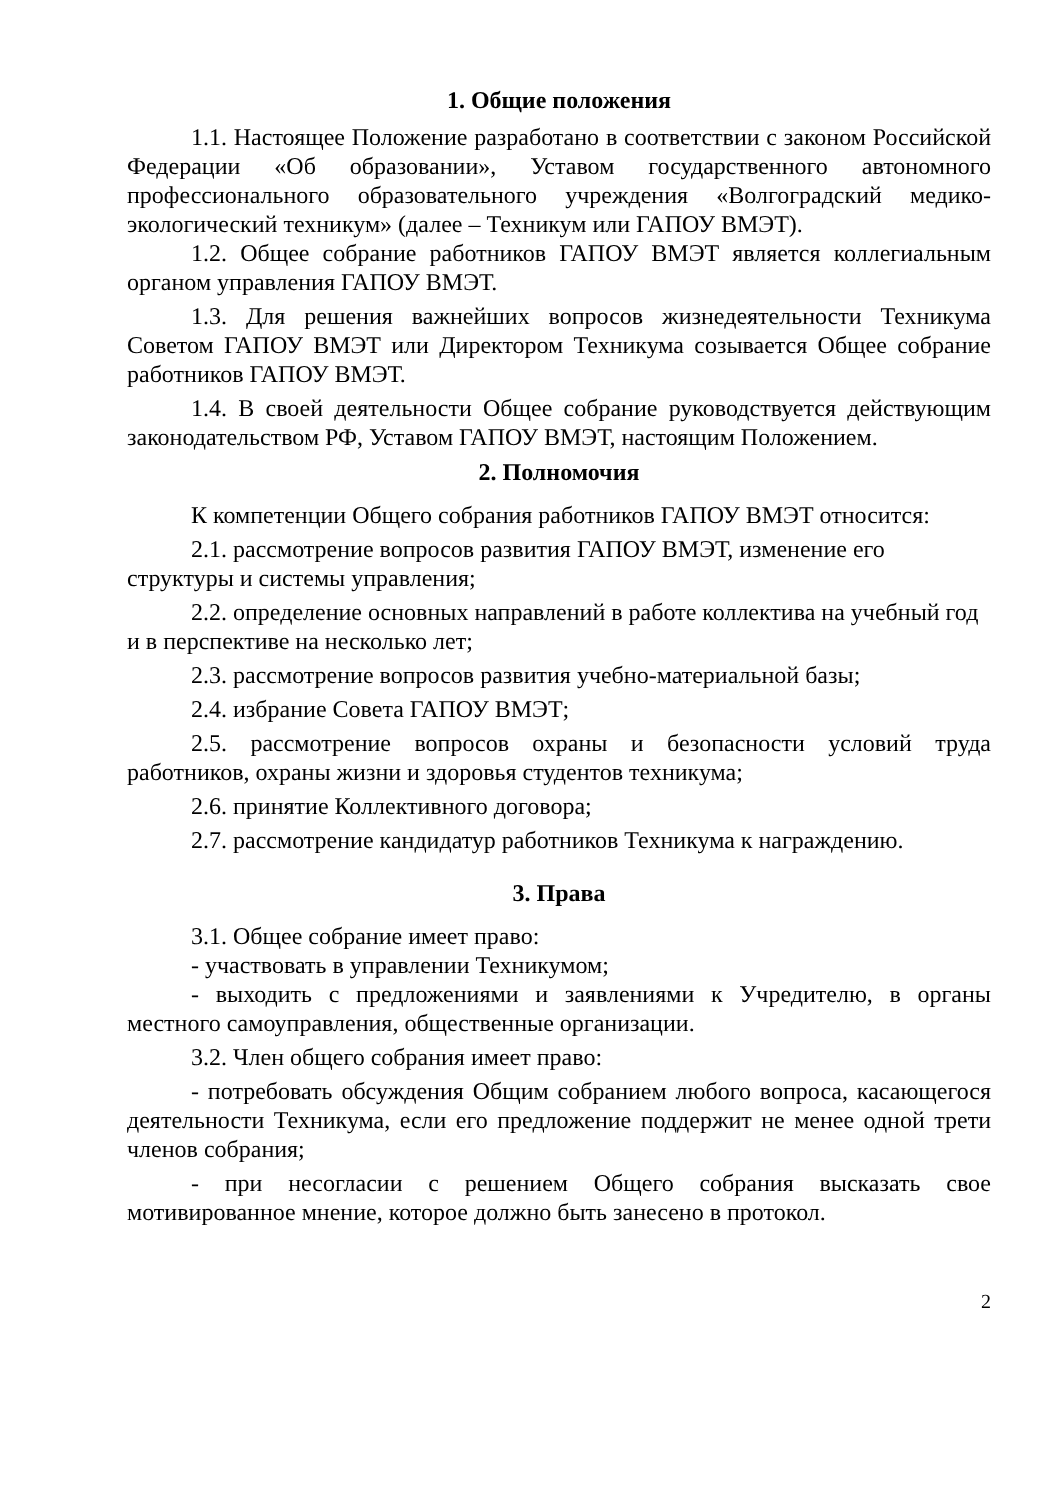1. Общие положения
1.1. Настоящее Положение разработано в соответствии с законом Российской Федерации «Об образовании», Уставом государственного автономного профессионального образовательного учреждения «Волгоградский медико-экологический техникум» (далее – Техникум или ГАПОУ ВМЭТ).
1.2. Общее собрание работников ГАПОУ ВМЭТ является коллегиальным органом управления ГАПОУ ВМЭТ.
1.3. Для решения важнейших вопросов жизнедеятельности Техникума Советом ГАПОУ ВМЭТ или Директором Техникума созывается Общее собрание работников ГАПОУ ВМЭТ.
1.4. В своей деятельности Общее собрание руководствуется действующим законодательством РФ, Уставом ГАПОУ ВМЭТ, настоящим Положением.
2. Полномочия
К компетенции Общего собрания работников ГАПОУ ВМЭТ относится:
2.1. рассмотрение вопросов развития ГАПОУ ВМЭТ, изменение его структуры и системы управления;
2.2. определение основных направлений в работе коллектива на учебный год и в перспективе на несколько лет;
2.3. рассмотрение вопросов развития учебно-материальной базы;
2.4. избрание Совета ГАПОУ ВМЭТ;
2.5. рассмотрение вопросов охраны и безопасности условий труда работников, охраны жизни и здоровья студентов техникума;
2.6. принятие Коллективного договора;
2.7. рассмотрение кандидатур работников Техникума к награждению.
3. Права
3.1. Общее собрание имеет право:
- участвовать в управлении Техникумом;
- выходить с предложениями и заявлениями к Учредителю, в органы местного самоуправления, общественные организации.
3.2. Член общего собрания имеет право:
- потребовать обсуждения Общим собранием любого вопроса, касающегося деятельности Техникума, если его предложение поддержит не менее одной трети членов собрания;
- при несогласии с решением Общего собрания высказать свое мотивированное мнение, которое должно быть занесено в протокол.
2